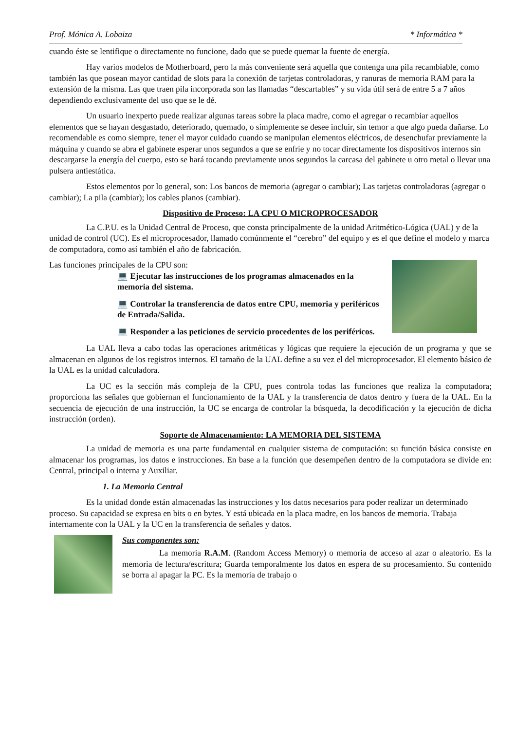Prof. Mónica A. Lobaiza * Informática *
cuando éste se lentifique o directamente no funcione, dado que se puede quemar la fuente de energía.
Hay varios modelos de Motherboard, pero la más conveniente será aquella que contenga una pila recambiable, como también las que posean mayor cantidad de slots para la conexión de tarjetas controladoras, y ranuras de memoria RAM para la extensión de la misma. Las que traen pila incorporada son las llamadas “descartables” y su vida útil será de entre 5 a 7 años dependiendo exclusivamente del uso que se le dé.
Un usuario inexperto puede realizar algunas tareas sobre la placa madre, como el agregar o recambiar aquellos elementos que se hayan desgastado, deteriorado, quemado, o simplemente se desee incluir, sin temor a que algo pueda dañarse. Lo recomendable es como siempre, tener el mayor cuidado cuando se manipulan elementos eléctricos, de desenchufar previamente la máquina y cuando se abra el gabinete esperar unos segundos a que se enfríe y no tocar directamente los dispositivos internos sin descargarse la energía del cuerpo, esto se hará tocando previamente unos segundos la carcasa del gabinete u otro metal o llevar una pulsera antiestática.
Estos elementos por lo general, son: Los bancos de memoria (agregar o cambiar); Las tarjetas controladoras (agregar o cambiar); La pila (cambiar); los cables planos (cambiar).
Dispositivo de Proceso: LA CPU O MICROPROCESADOR
La C.P.U. es la Unidad Central de Proceso, que consta principalmente de la unidad Aritmético-Lógica (UAL) y de la unidad de control (UC). Es el microprocesador, llamado comúnmente el “cerebro” del equipo y es el que define el modelo y marca de computadora, como así también el año de fabricación.
Las funciones principales de la CPU son:
💻 Ejecutar las instrucciones de los programas almacenados en la memoria del sistema.
💻 Controlar la transferencia de datos entre CPU, memoria y periféricos de Entrada/Salida.
💻 Responder a las peticiones de servicio procedentes de los periféricos.
La UAL lleva a cabo todas las operaciones aritméticas y lógicas que requiere la ejecución de un programa y que se almacenan en algunos de los registros internos. El tamaño de la UAL define a su vez el del microprocesador. El elemento básico de la UAL es la unidad calculadora.
La UC es la sección más compleja de la CPU, pues controla todas las funciones que realiza la computadora; proporciona las señales que gobiernan el funcionamiento de la UAL y la transferencia de datos dentro y fuera de la UAL. En la secuencia de ejecución de una instrucción, la UC se encarga de controlar la búsqueda, la decodificación y la ejecución de dicha instrucción (orden).
Soporte de Almacenamiento: LA MEMORIA DEL SISTEMA
La unidad de memoria es una parte fundamental en cualquier sistema de computación: su función básica consiste en almacenar los programas, los datos e instrucciones. En base a la función que desempeñen dentro de la computadora se divide en: Central, principal o interna y Auxiliar.
1. La Memoria Central
Es la unidad donde están almacenadas las instrucciones y los datos necesarios para poder realizar un determinado proceso. Su capacidad se expresa en bits o en bytes. Y está ubicada en la placa madre, en los bancos de memoria. Trabaja internamente con la UAL y la UC en la transferencia de señales y datos.
Sus componentes son:
La memoria R.A.M. (Random Access Memory) o memoria de acceso al azar o aleatorio. Es la memoria de lectura/escritura; Guarda temporalmente los datos en espera de su procesamiento. Su contenido se borra al apagar la PC. Es la memoria de trabajo o